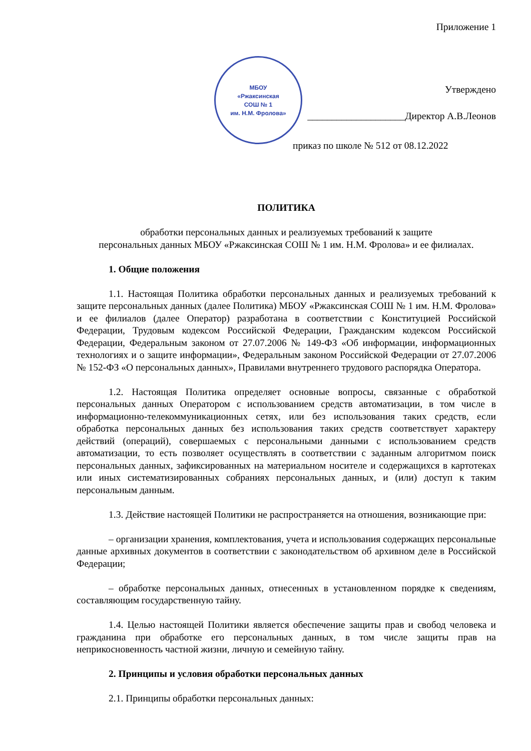МБОУ
«Ржаксинская
СОШ № 1
им. Н.М. Фролова»
Приложение 1
Утверждено
____________________Директор А.В.Леонов
приказ по школе № 512 от 08.12.2022
ПОЛИТИКА
обработки персональных данных и реализуемых требований к защите
персональных данных МБОУ «Ржаксинская СОШ № 1 им. Н.М. Фролова» и ее филиалах.
1. Общие положения
1.1. Настоящая Политика обработки персональных данных и реализуемых требований к защите персональных данных (далее Политика) МБОУ «Ржаксинская СОШ № 1 им. Н.М. Фролова» и ее филиалов (далее Оператор) разработана в соответствии с Конституцией Российской Федерации, Трудовым кодексом Российской Федерации, Гражданским кодексом Российской Федерации, Федеральным законом от 27.07.2006 № 149-ФЗ «Об информации, информационных технологиях и о защите информации», Федеральным законом Российской Федерации от 27.07.2006 № 152-ФЗ «О персональных данных», Правилами внутреннего трудового распорядка Оператора.
1.2. Настоящая Политика определяет основные вопросы, связанные с обработкой персональных данных Оператором с использованием средств автоматизации, в том числе в информационно-телекоммуникационных сетях, или без использования таких средств, если обработка персональных данных без использования таких средств соответствует характеру действий (операций), совершаемых с персональными данными с использованием средств автоматизации, то есть позволяет осуществлять в соответствии с заданным алгоритмом поиск персональных данных, зафиксированных на материальном носителе и содержащихся в картотеках или иных систематизированных собраниях персональных данных, и (или) доступ к таким персональным данным.
1.3. Действие настоящей Политики не распространяется на отношения, возникающие при:
– организации хранения, комплектования, учета и использования содержащих персональные данные архивных документов в соответствии с законодательством об архивном деле в Российской Федерации;
– обработке персональных данных, отнесенных в установленном порядке к сведениям, составляющим государственную тайну.
1.4. Целью настоящей Политики является обеспечение защиты прав и свобод человека и гражданина при обработке его персональных данных, в том числе защиты прав на неприкосновенность частной жизни, личную и семейную тайну.
2. Принципы и условия обработки персональных данных
2.1. Принципы обработки персональных данных: